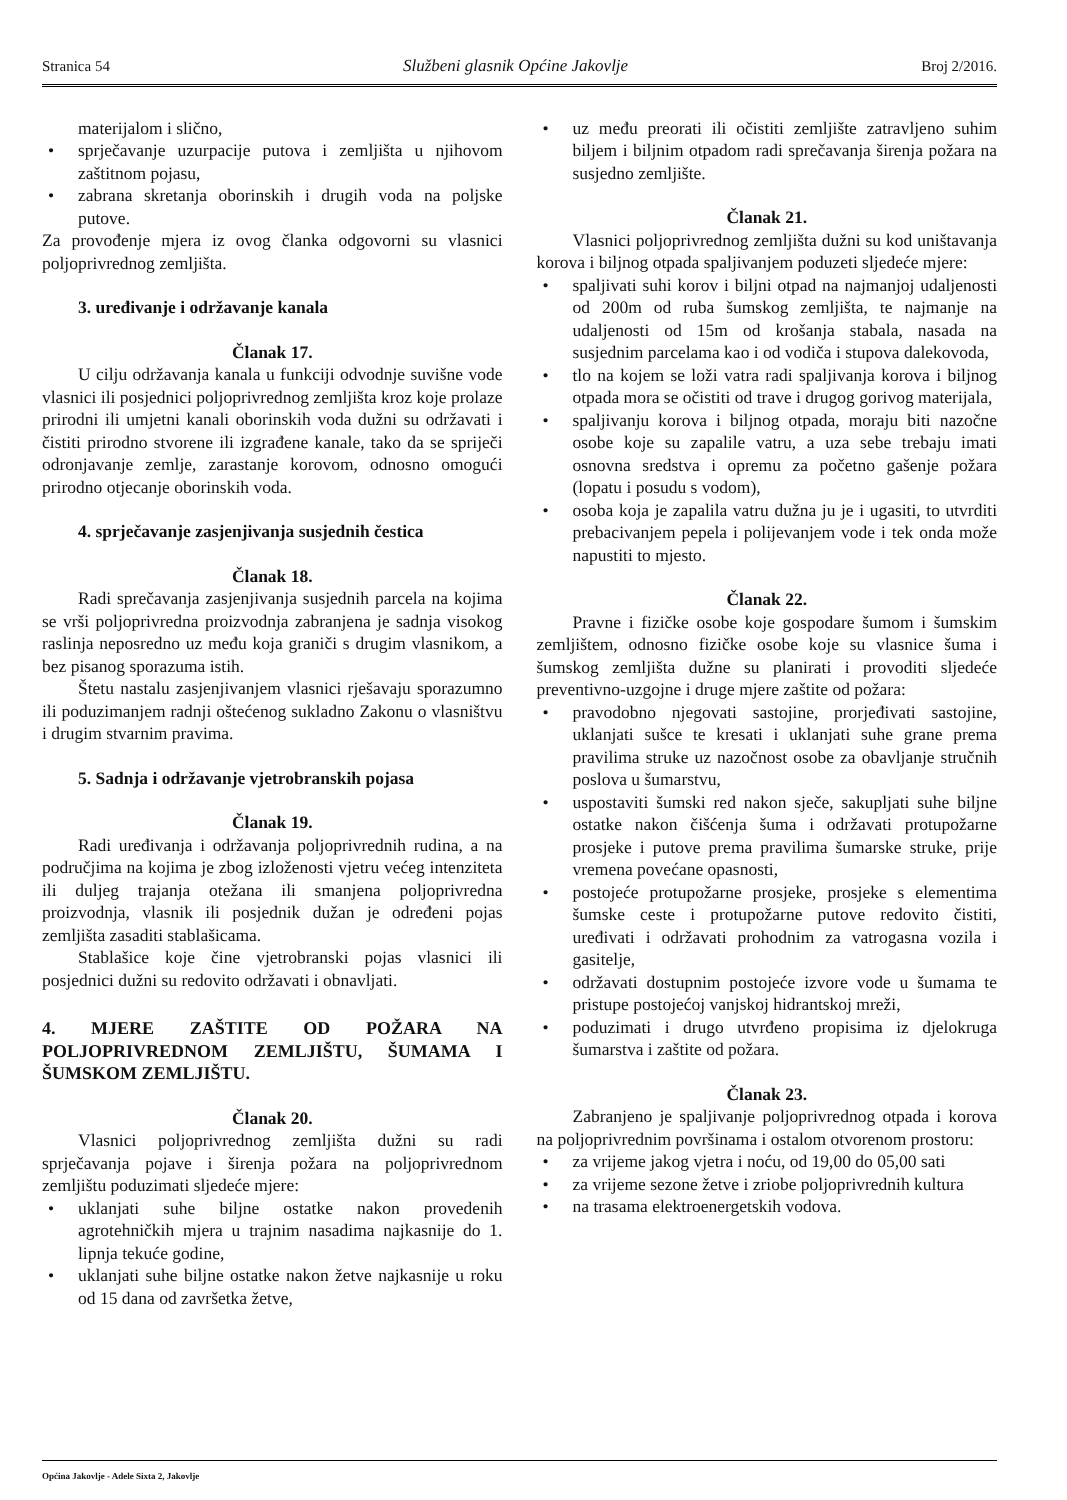Stranica 54 Službeni glasnik Općine Jakovlje Broj 2/2016.
materijalom i slično,
sprječavanje uzurpacije putova i zemljišta u njihovom zaštitnom pojasu,
zabrana skretanja oborinskih i drugih voda na poljske putove.
Za provođenje mjera iz ovog članka odgovorni su vlasnici poljoprivrednog zemljišta.
3. uređivanje i održavanje kanala
Članak 17.
U cilju održavanja kanala u funkciji odvodnje suvišne vode vlasnici ili posjednici poljoprivrednog zemljišta kroz koje prolaze prirodni ili umjetni kanali oborinskih voda dužni su održavati i čistiti prirodno stvorene ili izgrađene kanale, tako da se spriječi odronjavanje zemlje, zarastanje korovom, odnosno omogući prirodno otjecanje oborinskih voda.
4. sprječavanje zasjenjivanja susjednih čestica
Članak 18.
Radi sprečavanja zasjenjivanja susjednih parcela na kojima se vrši poljoprivredna proizvodnja zabranjena je sadnja visokog raslinja neposredno uz među koja graniči s drugim vlasnikom, a bez pisanog sporazuma istih.
Štetu nastalu zasjenjivanjem vlasnici rješavaju sporazumno ili poduzimanjem radnji oštećenog sukladno Zakonu o vlasništvu i drugim stvarnim pravima.
5. Sadnja i održavanje vjetrobranskih pojasa
Članak 19.
Radi uređivanja i održavanja poljoprivrednih rudina, a na područjima na kojima je zbog izloženosti vjetru većeg intenziteta ili duljeg trajanja otežana ili smanjena poljoprivredna proizvodnja, vlasnik ili posjednik dužan je određeni pojas zemljišta zasaditi stablašicama.
Stablašice koje čine vjetrobranski pojas vlasnici ili posjednici dužni su redovito održavati i obnavljati.
4. MJERE ZAŠTITE OD POŽARA NA POLJOPRIVREDNOM ZEMLJIŠTU, ŠUMAMA I ŠUMSKOM ZEMLJIŠTU.
Članak 20.
Vlasnici poljoprivrednog zemljišta dužni su radi sprječavanja pojave i širenja požara na poljoprivrednom zemljištu poduzimati sljedeće mjere:
uklanjati suhe biljne ostatke nakon provedenih agrotehničkih mjera u trajnim nasadima najkasnije do 1. lipnja tekuće godine,
uklanjati suhe biljne ostatke nakon žetve najkasnije u roku od 15 dana od završetka žetve,
uz među preorati ili očistiti zemljište zatravljeno suhim biljem i biljnim otpadom radi sprečavanja širenja požara na susjedno zemljište.
Članak 21.
Vlasnici poljoprivrednog zemljišta dužni su kod uništavanja korova i biljnog otpada spaljivanjem poduzeti sljedeće mjere:
spaljivati suhi korov i biljni otpad na najmanjoj udaljenosti od 200m od ruba šumskog zemljišta, te najmanje na udaljenosti od 15m od krošanja stabala, nasada na susjednim parcelama kao i od vodiča i stupova dalekovoda,
tlo na kojem se loži vatra radi spaljivanja korova i biljnog otpada mora se očistiti od trave i drugog gorivog materijala,
spaljivanju korova i biljnog otpada, moraju biti nazočne osobe koje su zapalile vatru, a uza sebe trebaju imati osnovna sredstva i opremu za početno gašenje požara (lopatu i posudu s vodom),
osoba koja je zapalila vatru dužna ju je i ugasiti, to utvrditi prebacivanjem pepela i polijevanjem vode i tek onda može napustiti to mjesto.
Članak 22.
Pravne i fizičke osobe koje gospodare šumom i šumskim zemljištem, odnosno fizičke osobe koje su vlasnice šuma i šumskog zemljišta dužne su planirati i provoditi sljedeće preventivno-uzgojne i druge mjere zaštite od požara:
pravodobno njegovati sastojine, prorjeđivati sastojine, uklanjati sušce te kresati i uklanjati suhe grane prema pravilima struke uz nazočnost osobe za obavljanje stručnih poslova u šumarstvu,
uspostaviti šumski red nakon sječe, sakupljati suhe biljne ostatke nakon čišćenja šuma i održavati protupožarne prosjeke i putove prema pravilima šumarske struke, prije vremena povećane opasnosti,
postojeće protupožarne prosjeke, prosjeke s elementima šumske ceste i protupožarne putove redovito čistiti, uređivati i održavati prohodnim za vatrogasna vozila i gasitelje,
održavati dostupnim postojeće izvore vode u šumama te pristupe postojećoj vanjskoj hidrantskoj mreži,
poduzimati i drugo utvrđeno propisima iz djelokruga šumarstva i zaštite od požara.
Članak 23.
Zabranjeno je spaljivanje poljoprivrednog otpada i korova na poljoprivrednim površinama i ostalom otvorenom prostoru:
za vrijeme jakog vjetra i noću, od 19,00 do 05,00 sati
za vrijeme sezone žetve i zriobe poljoprivrednih kultura
na trasama elektroenergetskih vodova.
Općina Jakovlje - Adele Sixta 2, Jakovlje